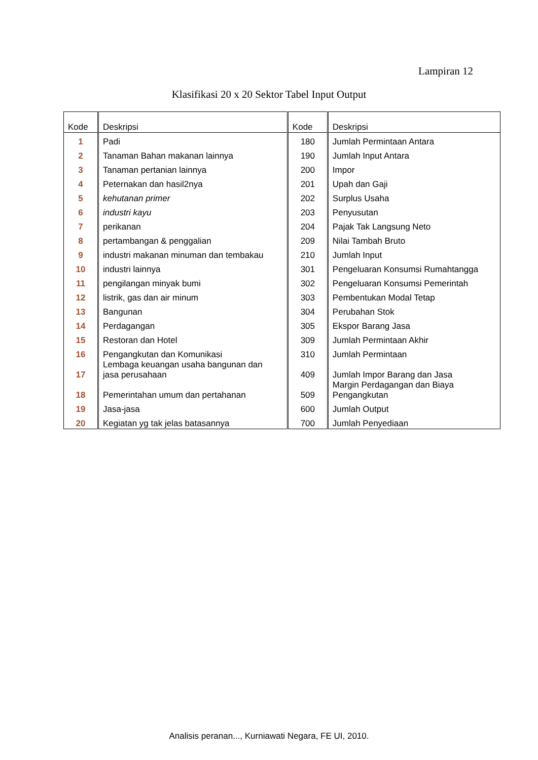Lampiran 12
Klasifikasi 20 x 20 Sektor Tabel Input Output
| Kode | Deskripsi | Kode | Deskripsi |
| --- | --- | --- | --- |
| 1 | Padi | 180 | Jumlah Permintaan Antara |
| 2 | Tanaman Bahan makanan lainnya | 190 | Jumlah Input Antara |
| 3 | Tanaman pertanian lainnya | 200 | Impor |
| 4 | Peternakan dan hasil2nya | 201 | Upah dan Gaji |
| 5 | kehutanan primer | 202 | Surplus Usaha |
| 6 | industri kayu | 203 | Penyusutan |
| 7 | perikanan | 204 | Pajak Tak Langsung Neto |
| 8 | pertambangan & penggalian | 209 | Nilai Tambah Bruto |
| 9 | industri makanan minuman dan tembakau | 210 | Jumlah Input |
| 10 | industri lainnya | 301 | Pengeluaran Konsumsi Rumahtangga |
| 11 | pengilangan minyak bumi | 302 | Pengeluaran Konsumsi Pemerintah |
| 12 | listrik, gas dan air minum | 303 | Pembentukan Modal Tetap |
| 13 | Bangunan | 304 | Perubahan Stok |
| 14 | Perdagangan | 305 | Ekspor Barang Jasa |
| 15 | Restoran dan Hotel | 309 | Jumlah Permintaan Akhir |
| 16 | Pengangkutan dan Komunikasi | 310 | Jumlah Permintaan |
| 17 | Lembaga keuangan usaha bangunan dan jasa perusahaan | 409 | Jumlah Impor Barang dan Jasa |
| 18 | Pemerintahan umum dan pertahanan | 509 | Margin Perdagangan dan Biaya Pengangkutan |
| 19 | Jasa-jasa | 600 | Jumlah Output |
| 20 | Kegiatan yg tak jelas batasannya | 700 | Jumlah Penyediaan |
Analisis peranan..., Kurniawati Negara, FE UI, 2010.